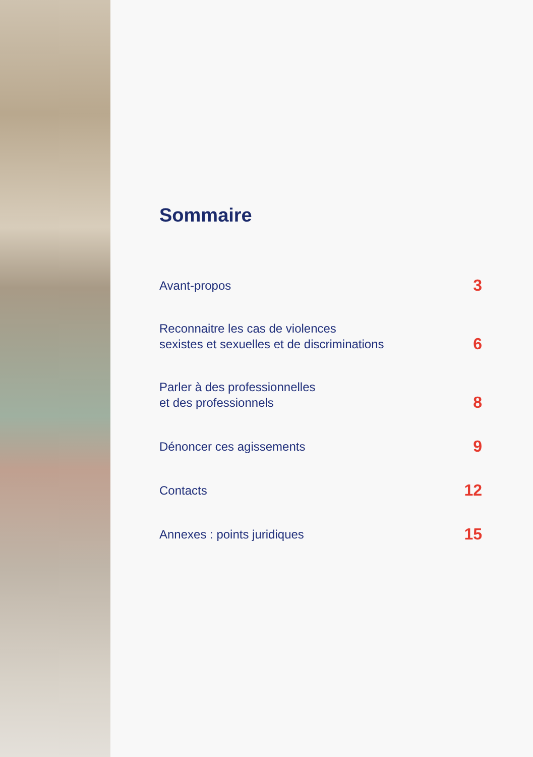Sommaire
Avant-propos 3
Reconnaitre les cas de violences
sexistes et sexuelles et de discriminations 6
Parler à des professionnelles
et des professionnels 8
Dénoncer ces agissements 9
Contacts 12
Annexes : points juridiques 15